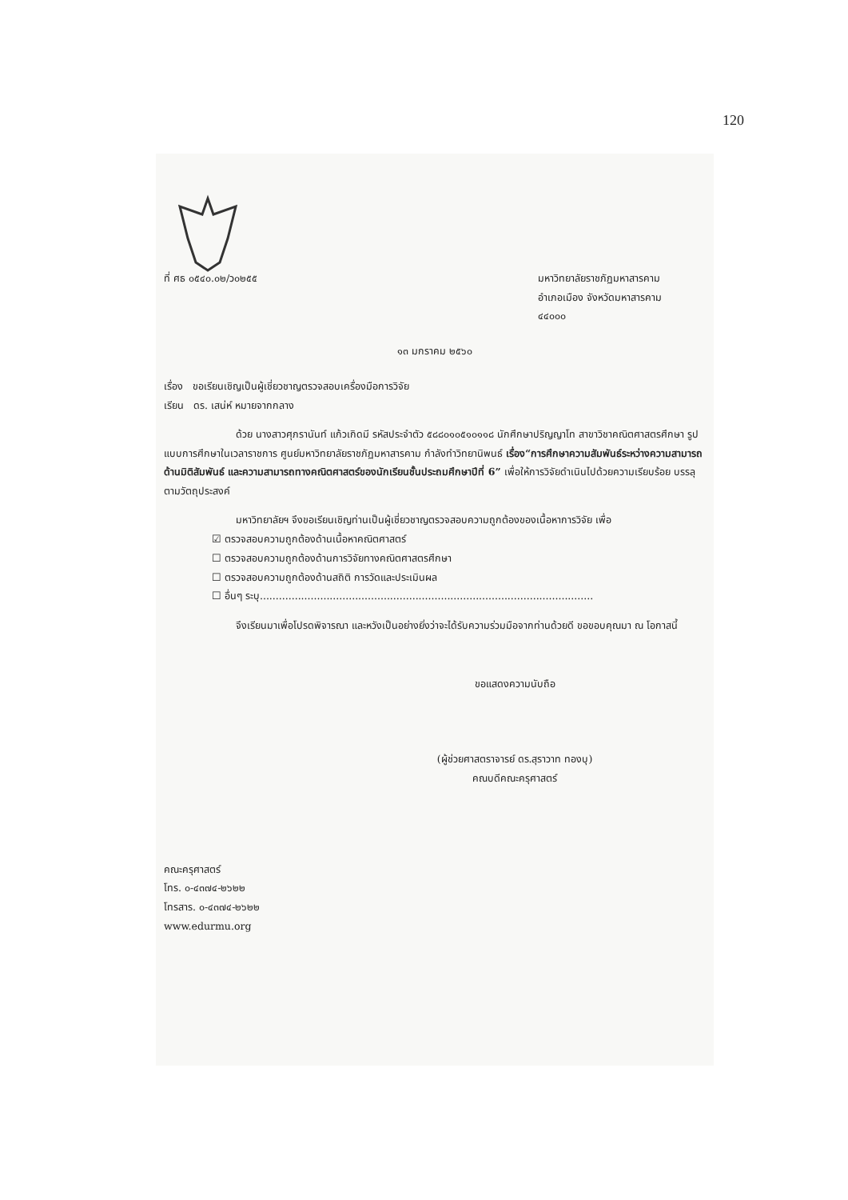120
ที่ ศธ ๐๕๔๐.๐๒/ว๐๒๕๕ มหาวิทยาลัยราชภัฏมหาสารคาม
อำเภอเมือง จังหวัดมหาสารคาม
๔๔๐๐๐
๑๓ มกราคม ๒๕๖๐
เรื่อง ขอเรียนเชิญเป็นผู้เชี่ยวชาญตรวจสอบเครื่องมือการวิจัย
เรียน ดร. เสน่ห์ หมายจากกลาง
ด้วย นางสาวศุภรานันท์ แก้วเกิดมี รหัสประจำตัว ๕๘๘๐๑๐๕๑๐๑๑๘ นักศึกษาปริญญาโท สาขาวิชาคณิตศาสตรศึกษา รูปแบบการศึกษาในเวลาราชการ ศูนย์มหาวิทยาลัยราชภัฏมหาสารคาม กำลังทำวิทยานิพนธ์ เรื่อง“การศึกษาความสัมพันธ์ระหว่างความสามารถด้านมิติสัมพันธ์ และความสามารถทางคณิตศาสตร์ของนักเรียนชั้นประถมศึกษาปีที่ 6” เพื่อให้การวิจัยดำเนินไปด้วยความเรียบร้อย บรรลุตามวัตถุประสงค์
มหาวิทยาลัยฯ จึงขอเรียนเชิญท่านเป็นผู้เชี่ยวชาญตรวจสอบความถูกต้องของเนื้อหาการวิจัย เพื่อ
☑ ตรวจสอบความถูกต้องด้านเนื้อหาคณิตศาสตร์
☐ ตรวจสอบความถูกต้องด้านการวิจัยทางคณิตศาสตรศึกษา
☐ ตรวจสอบความถูกต้องด้านสถิติ การวัดและประเมินผล
☐ อื่นๆ ระบุ.........................................................................................................
จึงเรียนมาเพื่อโปรดพิจารณา และหวังเป็นอย่างยิ่งว่าจะได้รับความร่วมมือจากท่านด้วยดี ขอขอบคุณมา ณ โอกาสนี้
ขอแสดงความนับถือ
(ผู้ช่วยศาสตราจารย์ ดร.สุราวาท ทองบุ)
คณบดีคณะครุศาสตร์
คณะครุศาสตร์
โทร. ๐-๔๓๗๔-๒๖๒๒
โทรสาร. ๐-๔๓๗๔-๒๖๒๒
www.edurmu.org